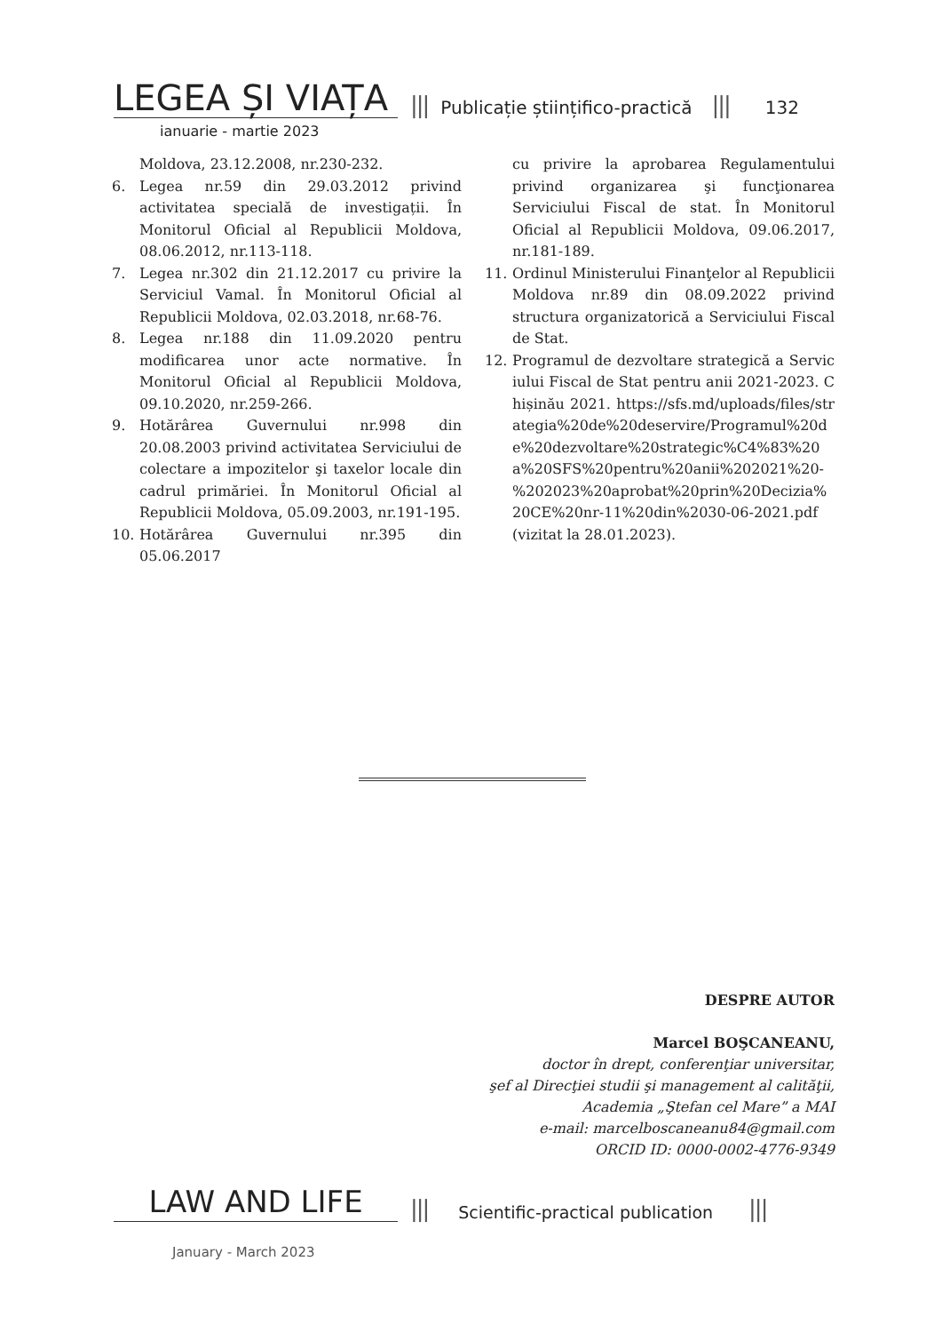LEGEA ȘI VIAȚA
||| Publicație științifico-practică ||| 132
ianuarie - martie 2023
Moldova, 23.12.2008, nr.230-232.
6. Legea nr.59 din 29.03.2012 privind activitatea specială de investigații. În Monitorul Oficial al Republicii Moldova, 08.06.2012, nr.113-118.
7. Legea nr.302 din 21.12.2017 cu privire la Serviciul Vamal. În Monitorul Oficial al Republicii Moldova, 02.03.2018, nr.68-76.
8. Legea nr.188 din 11.09.2020 pentru modificarea unor acte normative. În Monitorul Oficial al Republicii Moldova, 09.10.2020, nr.259-266.
9. Hotărârea Guvernului nr.998 din 20.08.2003 privind activitatea Serviciului de colectare a impozitelor şi taxelor locale din cadrul primăriei. În Monitorul Oficial al Republicii Moldova, 05.09.2003, nr.191-195.
10. Hotărârea Guvernului nr.395 din 05.06.2017
cu privire la aprobarea Regulamentului privind organizarea şi funcţionarea Serviciului Fiscal de stat. În Monitorul Oficial al Republicii Moldova, 09.06.2017, nr.181-189.
11. Ordinul Ministerului Finanţelor al Republicii Moldova nr.89 din 08.09.2022 privind structura organizatorică a Serviciului Fiscal de Stat.
12. Programul de dezvoltare strategică a Serviciului Fiscal de Stat pentru anii 2021-2023. Chișinău 2021. https://sfs.md/uploads/files/strategia%20de%20deservire/Programul%20de%20dezvoltare%20strategic%C4%83%20a%20SFS%20pentru%20anii%202021%20-%202023%20aprobat%20prin%20Decizia%20CE%20nr-11%20din%2030-06-2021.pdf (vizitat la 28.01.2023).
DESPRE AUTOR
Marcel BOŞCANEANU,
doctor în drept, conferenţiar universitar,
şef al Direcţiei studii şi management al calităţii,
Academia „Ştefan cel Mare” a MAI
e-mail: marcelboscaneanu84@gmail.com
ORCID ID: 0000-0002-4776-9349
LAW AND LIFE
||| Scientific-practical publication |||
January - March 2023